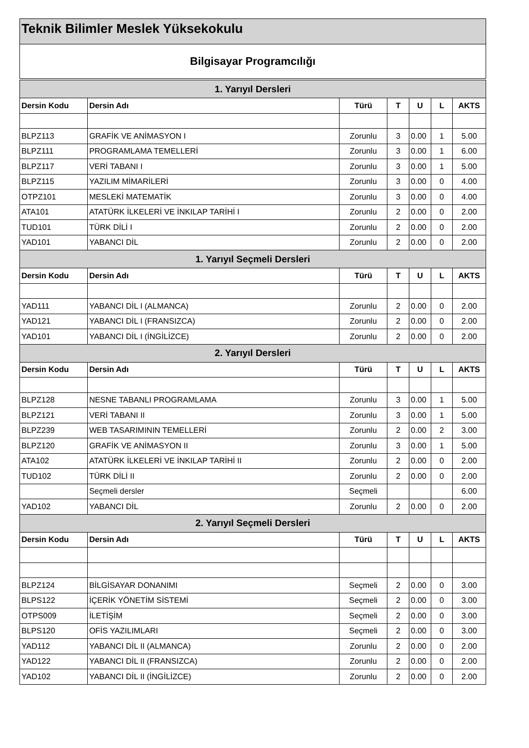Teknik Bilimler Meslek Yüksekokulu
Bilgisayar Programcılığı
| 1. Yarıyıl Dersleri | | | | | | |
| --- | --- | --- | --- | --- | --- | --- |
| Dersin Kodu | Dersin Adı | Türü | T | U | L | AKTS |
| BLPZ113 | GRAFİK VE ANİMASYON I | Zorunlu | 3 | 0.00 | 1 | 5.00 |
| BLPZ111 | PROGRAMLAMA TEMELLERİ | Zorunlu | 3 | 0.00 | 1 | 6.00 |
| BLPZ117 | VERİ TABANI I | Zorunlu | 3 | 0.00 | 1 | 5.00 |
| BLPZ115 | YAZILIM MİMARİLERİ | Zorunlu | 3 | 0.00 | 0 | 4.00 |
| OTPZ101 | MESLEKİ MATEMATİK | Zorunlu | 3 | 0.00 | 0 | 4.00 |
| ATA101 | ATATÜRK İLKELERİ VE İNKILAP TARİHİ I | Zorunlu | 2 | 0.00 | 0 | 2.00 |
| TUD101 | TÜRK DİLİ I | Zorunlu | 2 | 0.00 | 0 | 2.00 |
| YAD101 | YABANCI DİL | Zorunlu | 2 | 0.00 | 0 | 2.00 |
| 1. Yarıyıl Seçmeli Dersleri | | | | | | |
| Dersin Kodu | Dersin Adı | Türü | T | U | L | AKTS |
| YAD111 | YABANCI DİL I (ALMANCA) | Zorunlu | 2 | 0.00 | 0 | 2.00 |
| YAD121 | YABANCI DİL I (FRANSIZCA) | Zorunlu | 2 | 0.00 | 0 | 2.00 |
| YAD101 | YABANCI DİL I (İNGİLİZCE) | Zorunlu | 2 | 0.00 | 0 | 2.00 |
| 2. Yarıyıl Dersleri | | | | | | |
| Dersin Kodu | Dersin Adı | Türü | T | U | L | AKTS |
| BLPZ128 | NESNE TABANLI PROGRAMLAMA | Zorunlu | 3 | 0.00 | 1 | 5.00 |
| BLPZ121 | VERİ TABANI II | Zorunlu | 3 | 0.00 | 1 | 5.00 |
| BLPZ239 | WEB TASARIMININ TEMELLERİ | Zorunlu | 2 | 0.00 | 2 | 3.00 |
| BLPZ120 | GRAFİK VE ANİMASYON II | Zorunlu | 3 | 0.00 | 1 | 5.00 |
| ATA102 | ATATÜRK İLKELERİ VE İNKILAP TARİHİ II | Zorunlu | 2 | 0.00 | 0 | 2.00 |
| TUD102 | TÜRK DİLİ II | Zorunlu | 2 | 0.00 | 0 | 2.00 |
| | Seçmeli dersler | Seçmeli | | | | 6.00 |
| YAD102 | YABANCI DİL | Zorunlu | 2 | 0.00 | 0 | 2.00 |
| 2. Yarıyıl Seçmeli Dersleri | | | | | | |
| Dersin Kodu | Dersin Adı | Türü | T | U | L | AKTS |
| BLPZ124 | BİLGİSAYAR DONANIMI | Seçmeli | 2 | 0.00 | 0 | 3.00 |
| BLPS122 | İÇERİK YÖNETİM SİSTEMİ | Seçmeli | 2 | 0.00 | 0 | 3.00 |
| OTPS009 | İLETİŞİM | Seçmeli | 2 | 0.00 | 0 | 3.00 |
| BLPS120 | OFİS YAZILIMLARI | Seçmeli | 2 | 0.00 | 0 | 3.00 |
| YAD112 | YABANCI DİL II (ALMANCA) | Zorunlu | 2 | 0.00 | 0 | 2.00 |
| YAD122 | YABANCI DİL II (FRANSIZCA) | Zorunlu | 2 | 0.00 | 0 | 2.00 |
| YAD102 | YABANCI DİL II (İNGİLİZCE) | Zorunlu | 2 | 0.00 | 0 | 2.00 |